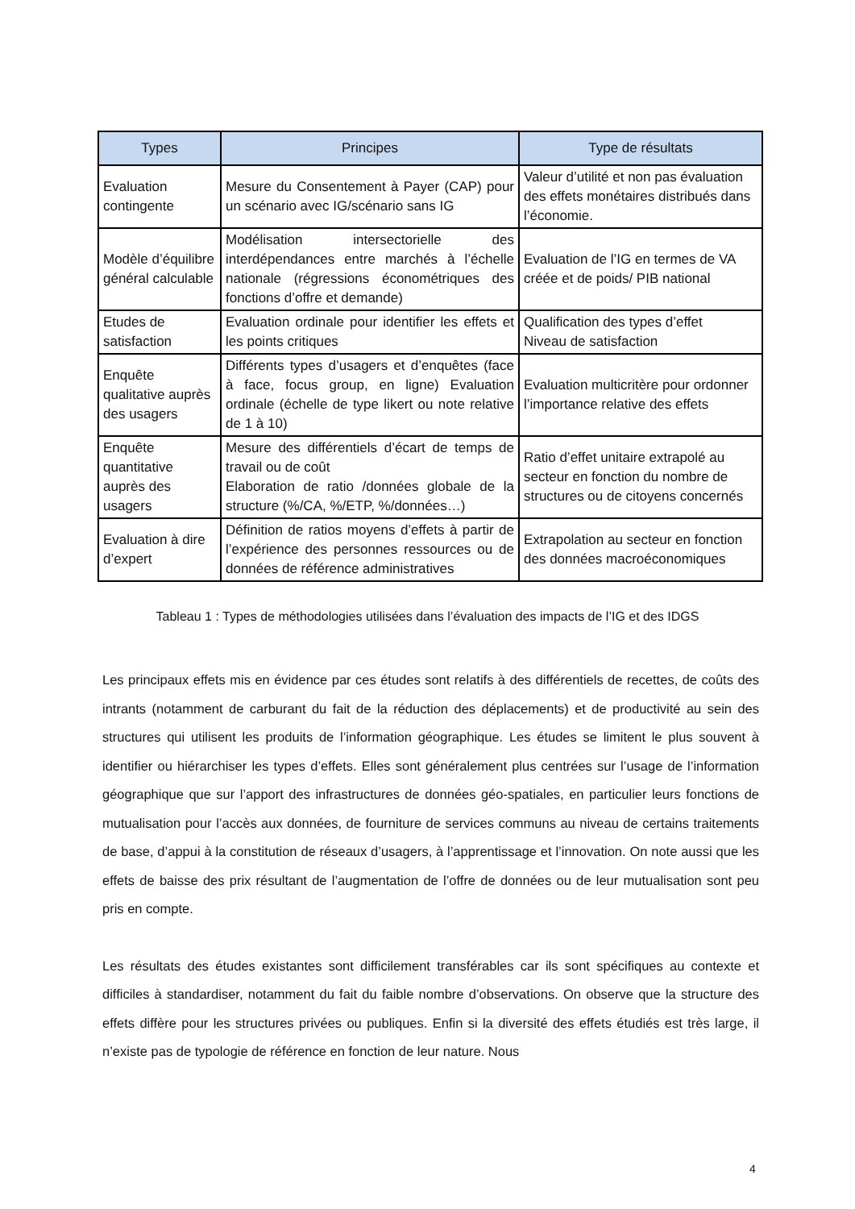| Types | Principes | Type de résultats |
| --- | --- | --- |
| Evaluation contingente | Mesure du Consentement à Payer (CAP) pour un scénario avec IG/scénario sans IG | Valeur d’utilité et non pas évaluation des effets monétaires distribués dans l’économie. |
| Modèle d’équilibre général calculable | Modélisation intersectorielle des interdépendances entre marchés à l’échelle nationale (régressions économétriques des fonctions d’offre et demande) | Evaluation de l’IG en termes de VA créée et de poids/ PIB national |
| Etudes de satisfaction | Evaluation ordinale pour identifier les effets et les points critiques | Qualification des types d’effet Niveau de satisfaction |
| Enquête qualitative auprès des usagers | Différents types d’usagers et d’enquêtes (face à face, focus group, en ligne) Evaluation ordinale (échelle de type likert ou note relative de 1 à 10) | Evaluation multicritère pour ordonner l’importance relative des effets |
| Enquête quantitative auprès des usagers | Mesure des différentiels d’écart de temps de travail ou de coût Elaboration de ratio /données globale de la structure (%/CA, %/ETP, %/données…) | Ratio d’effet unitaire extrapolé au secteur en fonction du nombre de structures ou de citoyens concernés |
| Evaluation à dire d’expert | Définition de ratios moyens d’effets à partir de l’expérience des personnes ressources ou de données de référence administratives | Extrapolation au secteur en fonction des données macroéconomiques |
Tableau 1 : Types de méthodologies utilisées dans l’évaluation des impacts de l’IG et des IDGS
Les principaux effets mis en évidence par ces études sont relatifs à des différentiels de recettes, de coûts des intrants (notamment de carburant du fait de la réduction des déplacements) et de productivité au sein des structures qui utilisent les produits de l’information géographique. Les études se limitent le plus souvent à identifier ou hiérarchiser les types d’effets. Elles sont généralement plus centrées sur l’usage de l’information géographique que sur l’apport des infrastructures de données géo-spatiales, en particulier leurs fonctions de mutualisation pour l’accès aux données, de fourniture de services communs au niveau de certains traitements de base, d’appui à la constitution de réseaux d’usagers, à l’apprentissage et l’innovation. On note aussi que les effets de baisse des prix résultant de l’augmentation de l’offre de données ou de leur mutualisation sont peu pris en compte.
Les résultats des études existantes sont difficilement transférables car ils sont spécifiques au contexte et difficiles à standardiser, notamment du fait du faible nombre d’observations. On observe que la structure des effets diffère pour les structures privées ou publiques. Enfin si la diversité des effets étudiés est très large, il n’existe pas de typologie de référence en fonction de leur nature. Nous
4